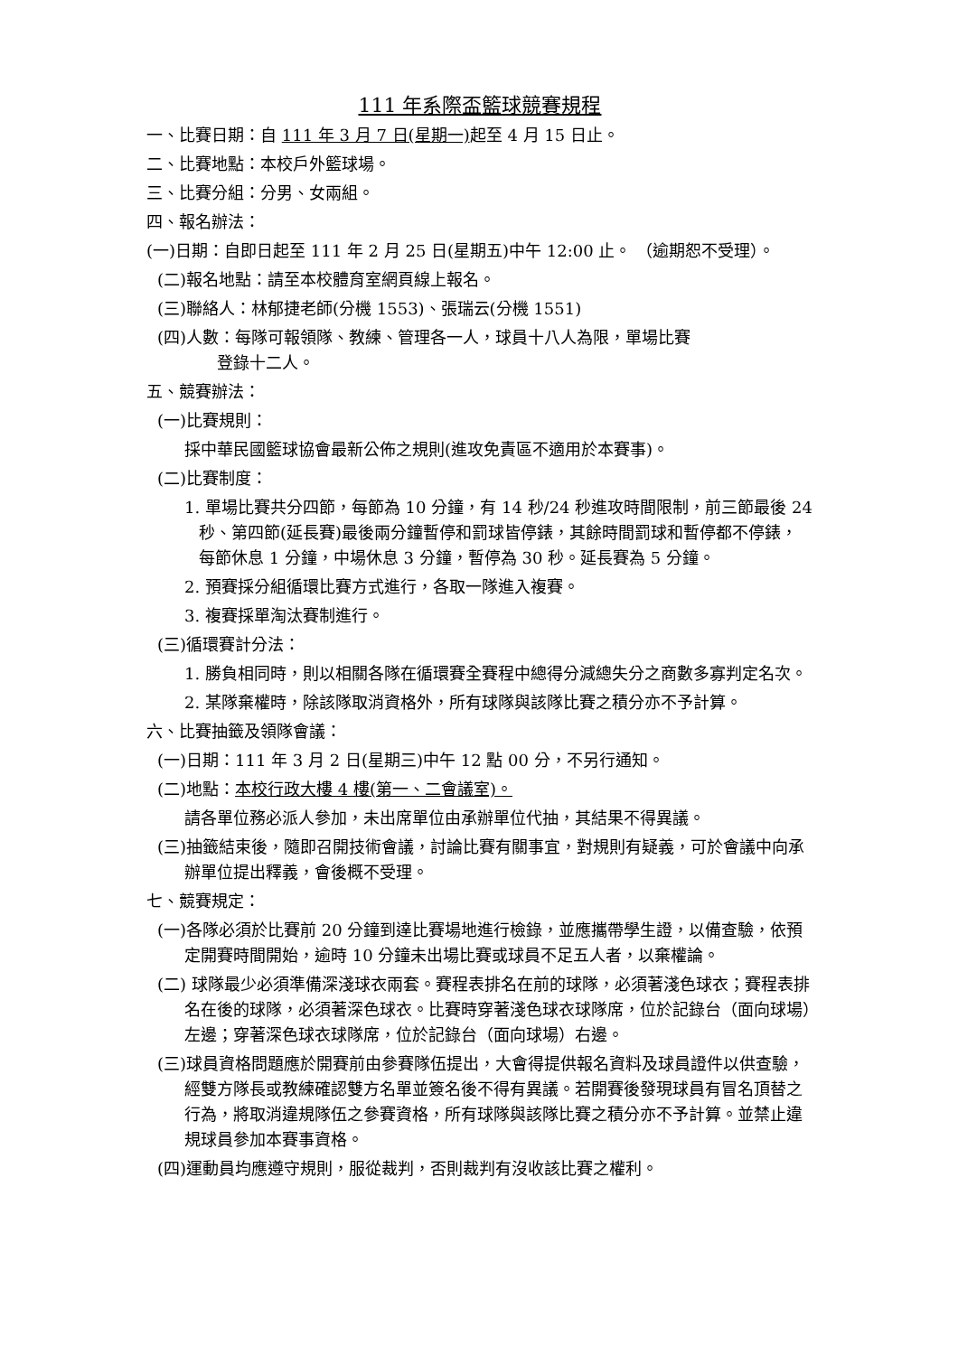111 年系際盃籃球競賽規程
一、比賽日期：自 111 年 3 月 7 日(星期一) 起至 4 月 15 日止。
二、比賽地點：本校戶外籃球場。
三、比賽分組：分男、女兩組。
四、報名辦法：
(一)日期：自即日起至 111 年 2 月 25 日(星期五)中午 12:00 止。 （逾期恕不受理）。
(二)報名地點：請至本校體育室網頁線上報名。
(三)聯絡人：林郁捷老師(分機 1553)、張瑞云(分機 1551)
(四)人數：每隊可報領隊、教練、管理各一人，球員十八人為限，單場比賽
登錄十二人。
五、競賽辦法：
(一)比賽規則：
採中華民國籃球協會最新公佈之規則(進攻免責區不適用於本賽事)。
(二)比賽制度：
1. 單場比賽共分四節，每節為 10 分鐘，有 14 秒/24 秒進攻時間限制，前三節最後 24 秒、第四節(延長賽)最後兩分鐘暫停和罰球皆停錶，其餘時間罰球和暫停都不停錶，每節休息 1 分鐘，中場休息 3 分鐘，暫停為 30 秒。延長賽為 5 分鐘。
2. 預賽採分組循環比賽方式進行，各取一隊進入複賽。
3. 複賽採單淘汰賽制進行。
(三)循環賽計分法：
1. 勝負相同時，則以相關各隊在循環賽全賽程中總得分減總失分之商數多寡判定名次。
2. 某隊棄權時，除該隊取消資格外，所有球隊與該隊比賽之積分亦不予計算。
六、比賽抽籤及領隊會議：
(一)日期：111 年 3 月 2 日(星期三)中午 12 點 00 分，不另行通知。
(二)地點：本校行政大樓 4 樓(第一、二會議室)。
請各單位務必派人參加，未出席單位由承辦單位代抽，其結果不得異議。
(三)抽籤結束後，隨即召開技術會議，討論比賽有關事宜，對規則有疑義，可於會議中向承辦單位提出釋義，會後概不受理。
七、競賽規定：
(一)各隊必須於比賽前 20 分鐘到達比賽場地進行檢錄，並應攜帶學生證，以備查驗，依預定開賽時間開始，逾時 10 分鐘未出場比賽或球員不足五人者，以棄權論。
(二) 球隊最少必須準備深淺球衣兩套。賽程表排名在前的球隊，必須著淺色球衣；賽程表排名在後的球隊，必須著深色球衣。比賽時穿著淺色球衣球隊席，位於記錄台（面向球場）左邊；穿著深色球衣球隊席，位於記錄台（面向球場）右邊。
(三)球員資格問題應於開賽前由參賽隊伍提出，大會得提供報名資料及球員證件以供查驗，經雙方隊長或教練確認雙方名單並簽名後不得有異議。若開賽後發現球員有冒名頂替之行為，將取消違規隊伍之參賽資格，所有球隊與該隊比賽之積分亦不予計算。並禁止違規球員參加本賽事資格。
(四)運動員均應遵守規則，服從裁判，否則裁判有沒收該比賽之權利。